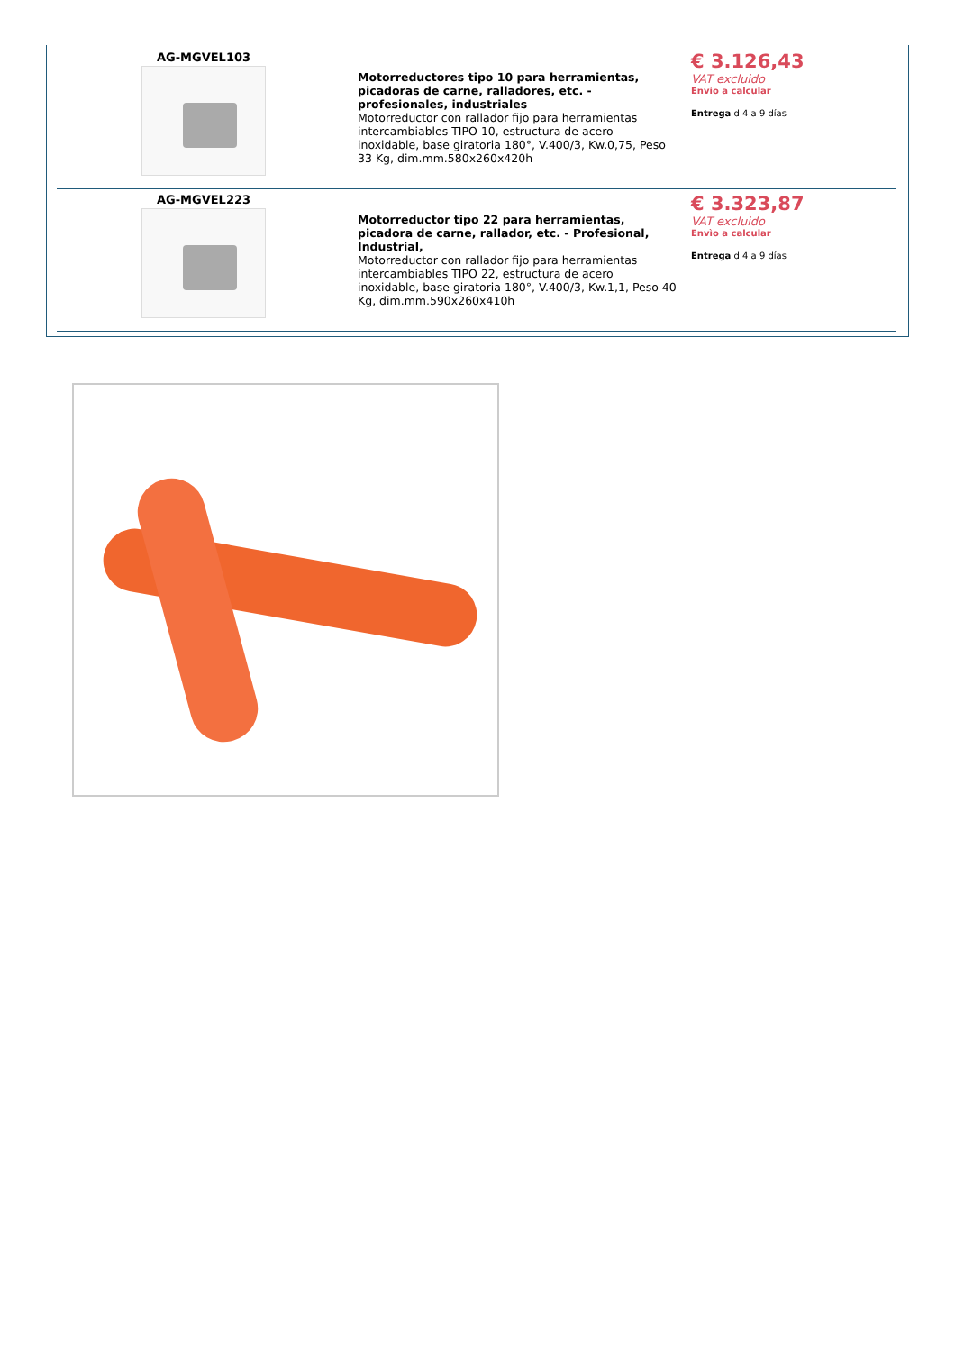| AG-MGVEL103 | Motorreductores tipo 10 para herramientas, picadoras de carne, ralladores, etc. - profesionales, industriales Motorreductor con rallador fijo para herramientas intercambiables TIPO 10, estructura de acero inoxidable, base giratoria 180°, V.400/3, Kw.0,75, Peso 33 Kg, dim.mm.580x260x420h | € 3.126,43 VAT excluido Envìo a calcular Entrega d 4 a 9 días |
| AG-MGVEL223 | Motorreductor tipo 22 para herramientas, picadora de carne, rallador, etc. - Profesional, Industrial, Motorreductor con rallador fijo para herramientas intercambiables TIPO 22, estructura de acero inoxidable, base giratoria 180°, V.400/3, Kw.1,1, Peso 40 Kg, dim.mm.590x260x410h | € 3.323,87 VAT excluido Envìo a calcular Entrega d 4 a 9 días |